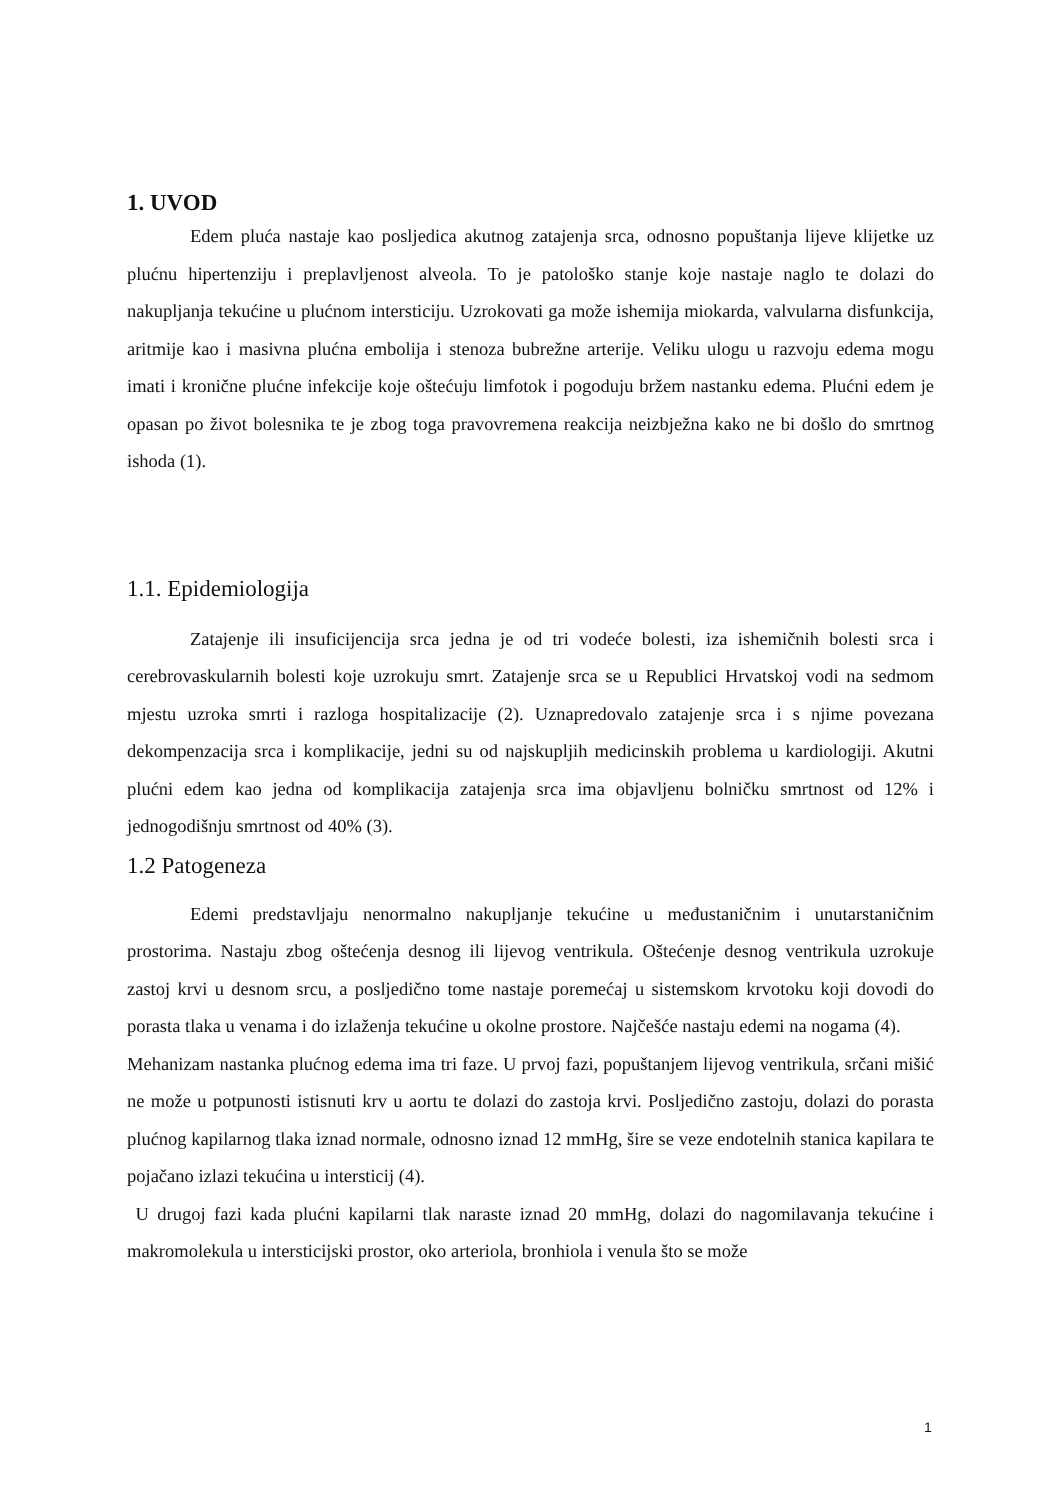1. UVOD
Edem pluća nastaje kao posljedica akutnog zatajenja srca, odnosno popuštanja lijeve klijetke uz plućnu hipertenziju i preplavljenost alveola. To je patološko stanje koje nastaje naglo te dolazi do nakupljanja tekućine u plućnom intersticiju. Uzrokovati ga može ishemija miokarda, valvularna disfunkcija, aritmije kao i masivna plućna embolija i stenoza bubrežne arterije. Veliku ulogu u razvoju edema mogu imati i kronične plućne infekcije koje oštećuju limfotok i pogoduju bržem nastanku edema. Plućni edem je opasan po život bolesnika te je zbog toga pravovremena reakcija neizbježna kako ne bi došlo do smrtnog ishoda (1).
1.1. Epidemiologija
Zatajenje ili insuficijencija srca jedna je od tri vodeće bolesti, iza ishemičnih bolesti srca i cerebrovaskularnih bolesti koje uzrokuju smrt. Zatajenje srca se u Republici Hrvatskoj vodi na sedmom mjestu uzroka smrti i razloga hospitalizacije (2). Uznapredovalo zatajenje srca i s njime povezana dekompenzacija srca i komplikacije, jedni su od najskupljih medicinskih problema u kardiologiji. Akutni plućni edem kao jedna od komplikacija zatajenja srca ima objavljenu bolničku smrtnost od 12% i jednogodišnju smrtnost od 40% (3).
1.2 Patogeneza
Edemi predstavljaju nenormalno nakupljanje tekućine u međustaničnim i unutarstaničnim prostorima. Nastaju zbog oštećenja desnog ili lijevog ventrikula. Oštećenje desnog ventrikula uzrokuje zastoj krvi u desnom srcu, a posljedično tome nastaje poremećaj u sistemskom krvotoku koji dovodi do porasta tlaka u venama i do izlaženja tekućine u okolne prostore. Najčešće nastaju edemi na nogama (4).
Mehanizam nastanka plućnog edema ima tri faze. U prvoj fazi, popuštanjem lijevog ventrikula, srčani mišić ne može u potpunosti istisnuti krv u aortu te dolazi do zastoja krvi. Posljedično zastoju, dolazi do porasta plućnog kapilarnog tlaka iznad normale, odnosno iznad 12 mmHg, šire se veze endotelnih stanica kapilara te pojačano izlazi tekućina u intersticij (4).
U drugoj fazi kada plućni kapilarni tlak naraste iznad 20 mmHg, dolazi do nagomilavanja tekućine i makromolekula u intersticijski prostor, oko arteriola, bronhiola i venula što se može
1